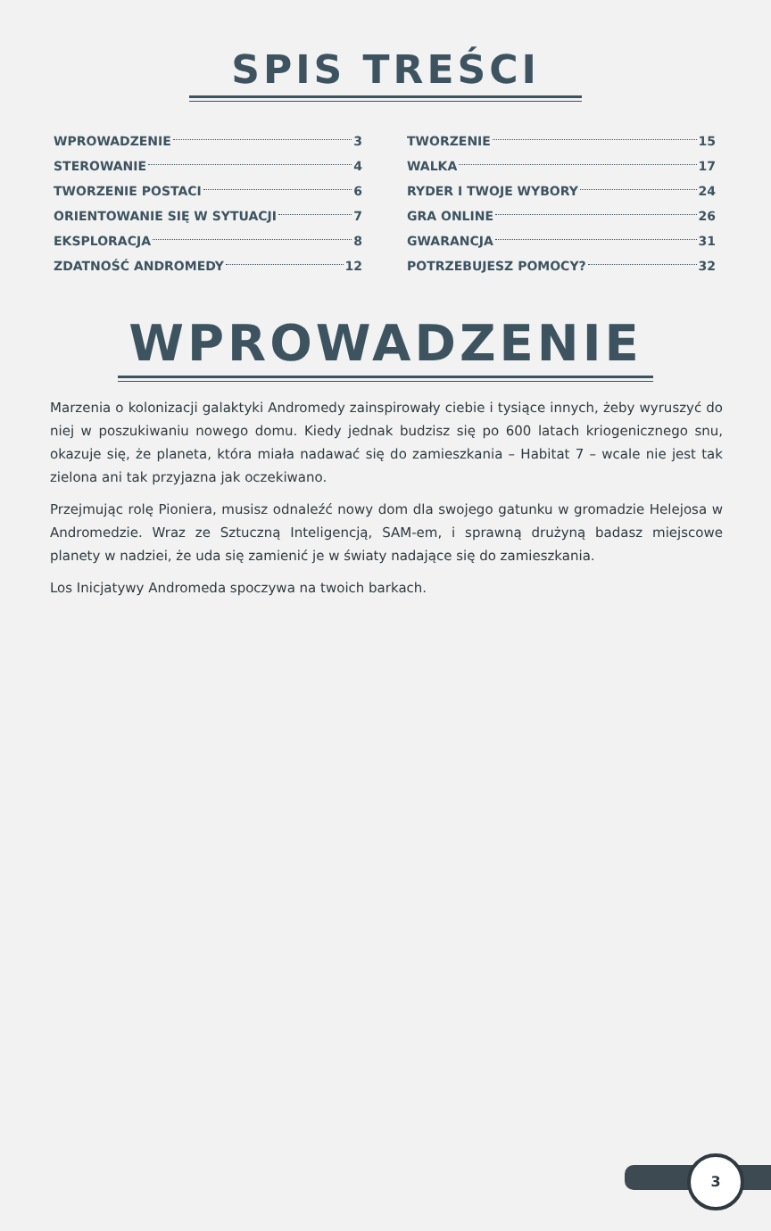SPIS TREŚCI
WPROWADZENIE 3
STEROWANIE 4
TWORZENIE POSTACI 6
ORIENTOWANIE SIĘ W SYTUACJI 7
EKSPLORACJA 8
ZDATNOŚĆ ANDROMEDY 12
TWORZENIE 15
WALKA 17
RYDER I TWOJE WYBORY 24
GRA ONLINE 26
GWARANCJA 31
POTRZEBUJESZ POMOCY? 32
WPROWADZENIE
Marzenia o kolonizacji galaktyki Andromedy zainspirowały ciebie i tysiące innych, żeby wyruszyć do niej w poszukiwaniu nowego domu. Kiedy jednak budzisz się po 600 latach kriogenicznego snu, okazuje się, że planeta, która miała nadawać się do zamieszkania – Habitat 7 – wcale nie jest tak zielona ani tak przyjazna jak oczekiwano.
Przejmując rolę Pioniera, musisz odnaleźć nowy dom dla swojego gatunku w gromadzie Helejosa w Andromedzie. Wraz ze Sztuczną Inteligencją, SAM-em, i sprawną drużyną badasz miejscowe planety w nadziei, że uda się zamienić je w światy nadające się do zamieszkania.
Los Inicjatywy Andromeda spoczywa na twoich barkach.
3